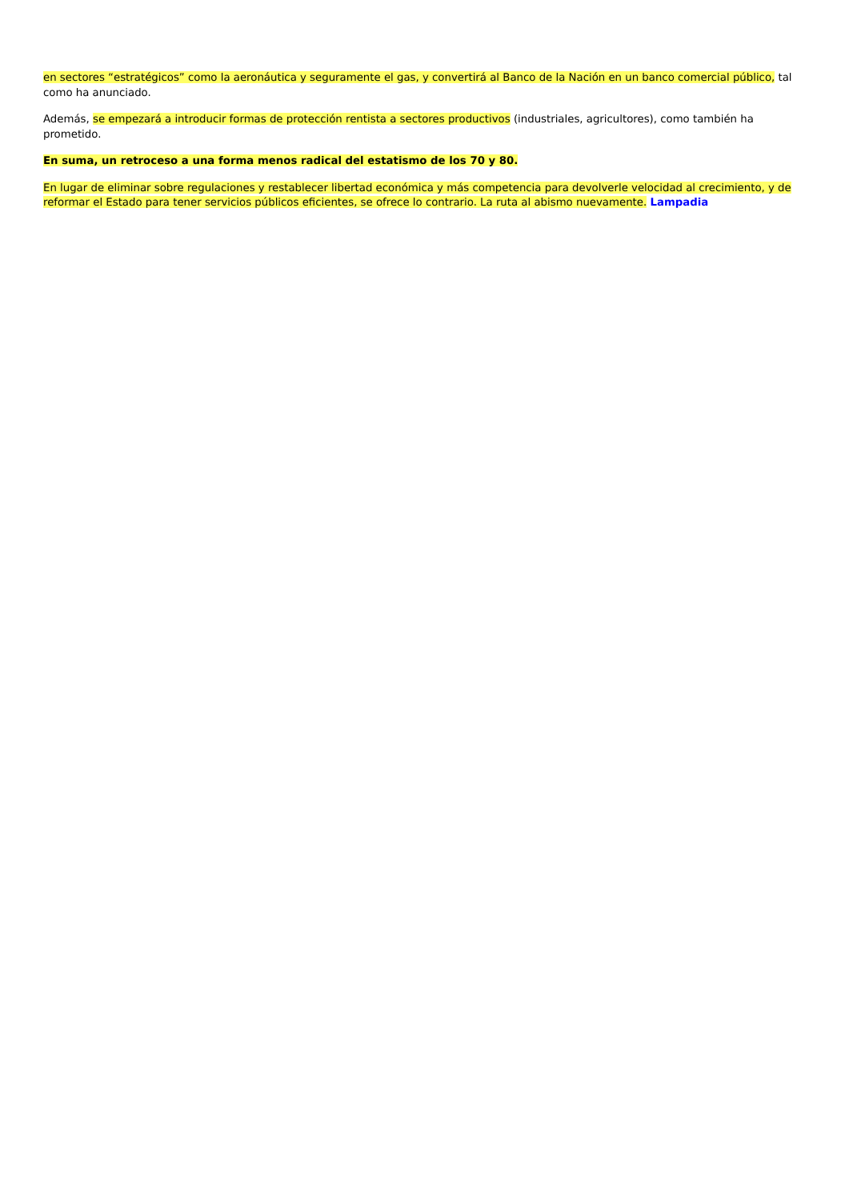en sectores “estratégicos” como la aeronáutica y seguramente el gas, y convertirá al Banco de la Nación en un banco comercial público, tal como ha anunciado.
Además, se empezará a introducir formas de protección rentista a sectores productivos (industriales, agricultores), como también ha prometido.
En suma, un retroceso a una forma menos radical del estatismo de los 70 y 80.
En lugar de eliminar sobre regulaciones y restablecer libertad económica y más competencia para devolverle velocidad al crecimiento, y de reformar el Estado para tener servicios públicos eficientes, se ofrece lo contrario. La ruta al abismo nuevamente. Lampadia